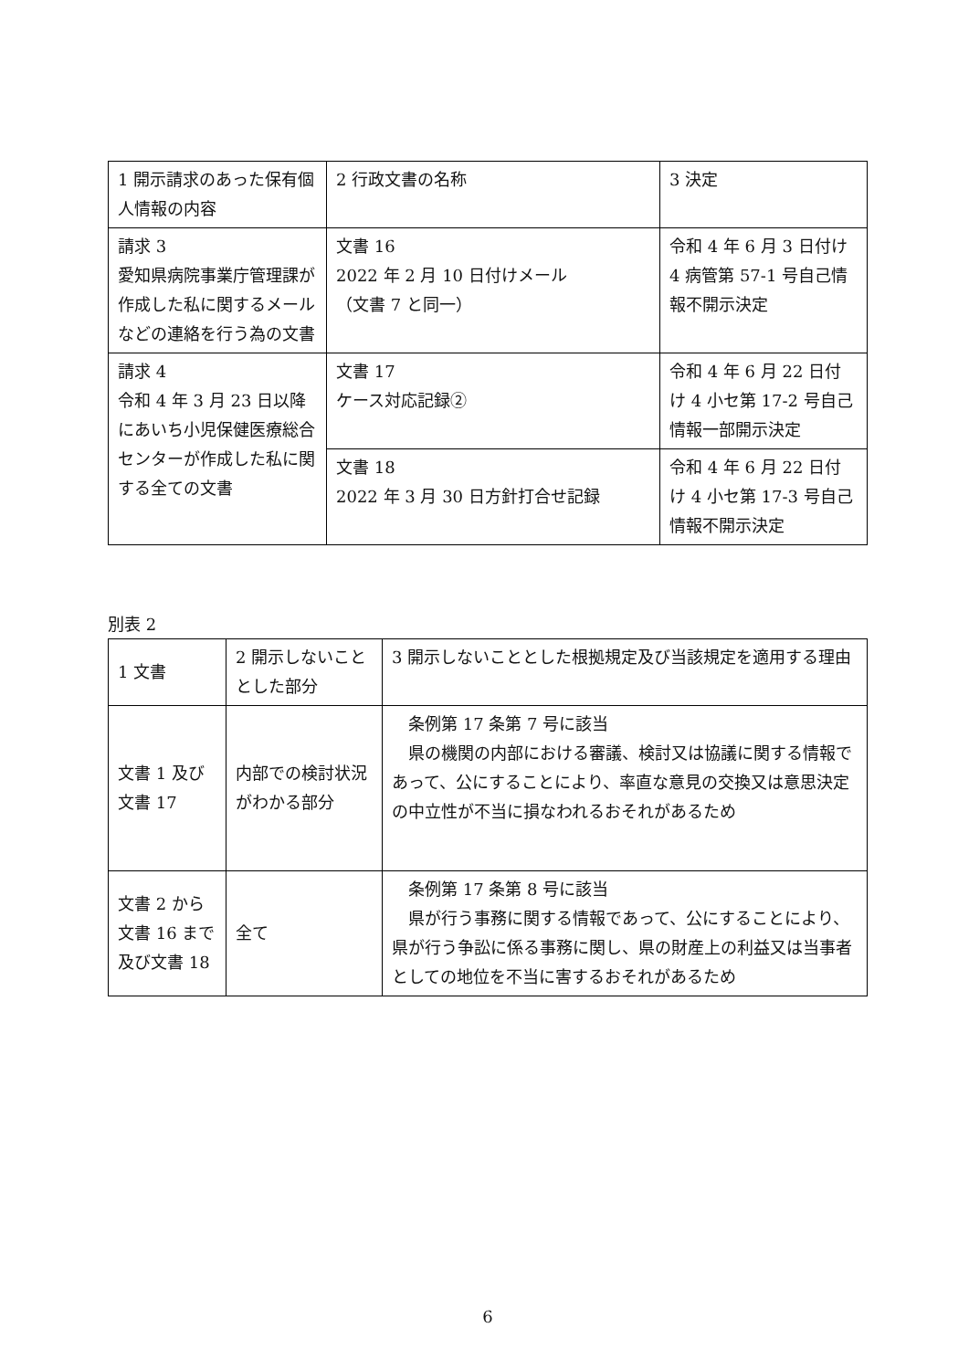| 1 開示請求のあった保有個人情報の内容 | 2 行政文書の名称 | 3 決定 |
| 請求 3 愛知県病院事業庁管理課が作成した私に関するメールなどの連絡を行う為の文書 | 文書 16 2022 年 2 月 10 日付けメール （文書 7 と同一） | 令和 4 年 6 月 3 日付け 4 病管第 57-1 号自己情報不開示決定 |
| 請求 4 令和 4 年 3 月 23 日以降にあいち小児保健医療総合センターが作成した私に関する全ての文書 | 文書 17 ケース対応記録② | 令和 4 年 6 月 22 日付け 4 小セ第 17-2 号自己情報一部開示決定 |
| | 文書 18 2022 年 3 月 30 日方針打合せ記録 | 令和 4 年 6 月 22 日付け 4 小セ第 17-3 号自己情報不開示決定 |
別表 2
| 1 文書 | 2 開示しないこととした部分 | 3 開示しないこととした根拠規定及び当該規定を適用する理由 |
| 文書 1 及び文書 17 | 内部での検討状況がわかる部分 | 条例第 17 条第 7 号に該当 県の機関の内部における審議、検討又は協議に関する情報であって、公にすることにより、率直な意見の交換又は意思決定の中立性が不当に損なわれるおそれがあるため |
| 文書 2 から文書 16 まで及び文書 18 | 全て | 条例第 17 条第 8 号に該当 県が行う事務に関する情報であって、公にすることにより、県が行う争訟に係る事務に関し、県の財産上の利益又は当事者としての地位を不当に害するおそれがあるため |
6